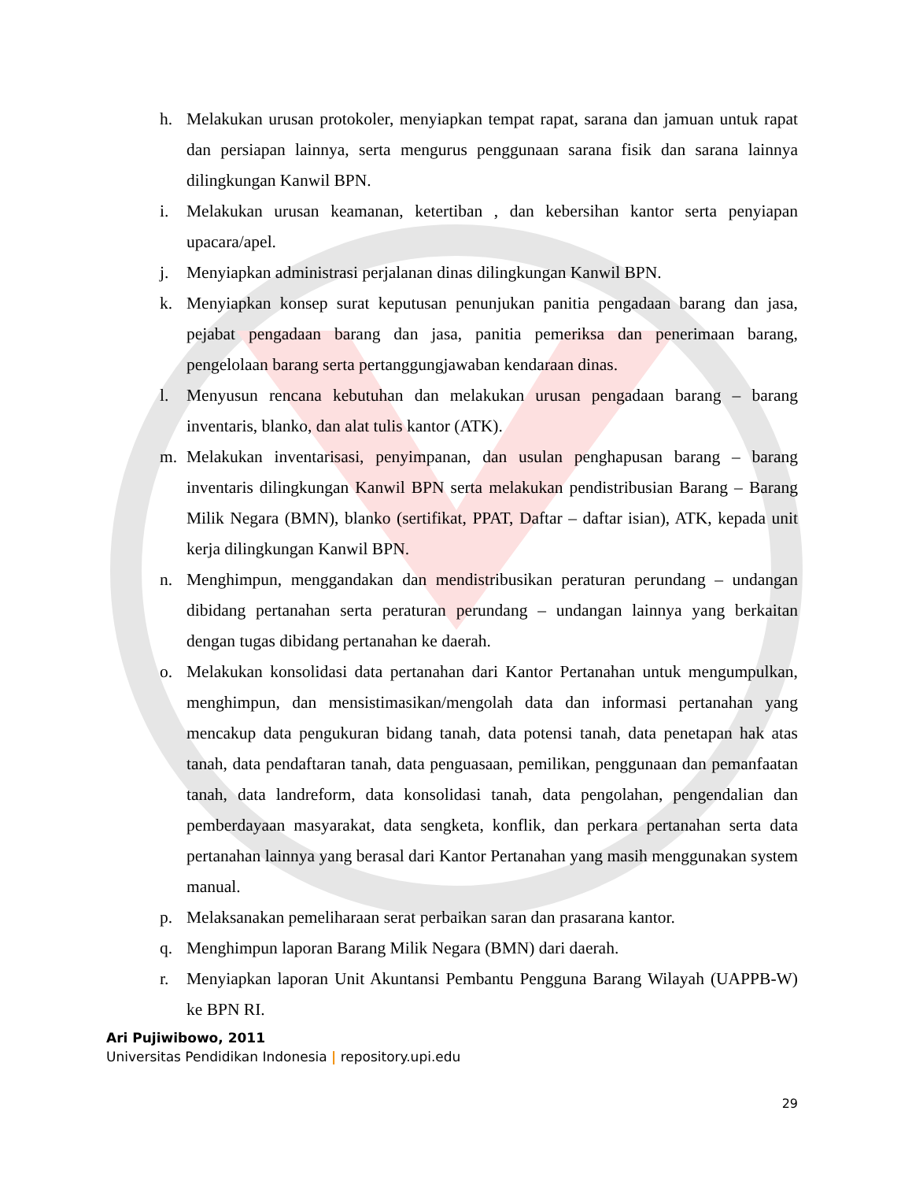h. Melakukan urusan protokoler, menyiapkan tempat rapat, sarana dan jamuan untuk rapat dan persiapan lainnya, serta mengurus penggunaan sarana fisik dan sarana lainnya dilingkungan Kanwil BPN.
i. Melakukan urusan keamanan, ketertiban , dan kebersihan kantor serta penyiapan upacara/apel.
j. Menyiapkan administrasi perjalanan dinas dilingkungan Kanwil BPN.
k. Menyiapkan konsep surat keputusan penunjukan panitia pengadaan barang dan jasa, pejabat pengadaan barang dan jasa, panitia pemeriksa dan penerimaan barang, pengelolaan barang serta pertanggungjawaban kendaraan dinas.
l. Menyusun rencana kebutuhan dan melakukan urusan pengadaan barang – barang inventaris, blanko, dan alat tulis kantor (ATK).
m. Melakukan inventarisasi, penyimpanan, dan usulan penghapusan barang – barang inventaris dilingkungan Kanwil BPN serta melakukan pendistribusian Barang – Barang Milik Negara (BMN), blanko (sertifikat, PPAT, Daftar – daftar isian), ATK, kepada unit kerja dilingkungan Kanwil BPN.
n. Menghimpun, menggandakan dan mendistribusikan peraturan perundang – undangan dibidang pertanahan serta peraturan perundang – undangan lainnya yang berkaitan dengan tugas dibidang pertanahan ke daerah.
o. Melakukan konsolidasi data pertanahan dari Kantor Pertanahan untuk mengumpulkan, menghimpun, dan mensistimasikan/mengolah data dan informasi pertanahan yang mencakup data pengukuran bidang tanah, data potensi tanah, data penetapan hak atas tanah, data pendaftaran tanah, data penguasaan, pemilikan, penggunaan dan pemanfaatan tanah, data landreform, data konsolidasi tanah, data pengolahan, pengendalian dan pemberdayaan masyarakat, data sengketa, konflik, dan perkara pertanahan serta data pertanahan lainnya yang berasal dari Kantor Pertanahan yang masih menggunakan system manual.
p. Melaksanakan pemeliharaan serat perbaikan saran dan prasarana kantor.
q. Menghimpun laporan Barang Milik Negara (BMN) dari daerah.
r. Menyiapkan laporan Unit Akuntansi Pembantu Pengguna Barang Wilayah (UAPPB-W) ke BPN RI.
Ari Pujiwibowo, 2011
Universitas Pendidikan Indonesia | repository.upi.edu
29